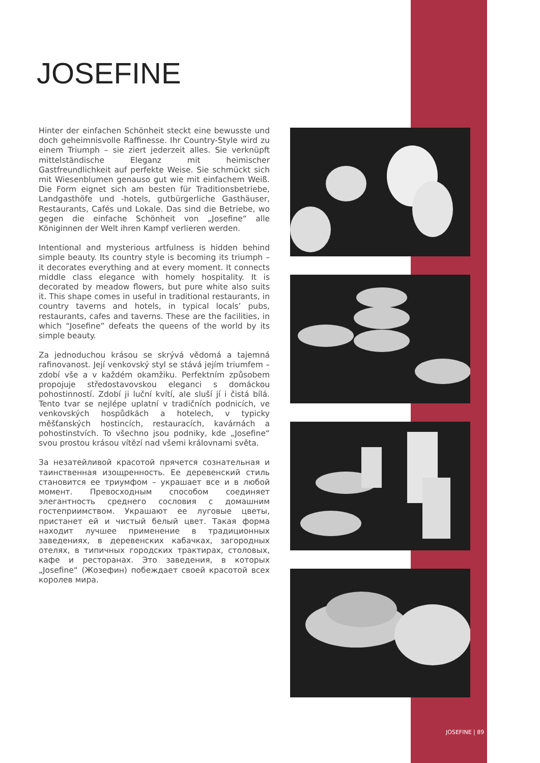JOSEFINE
Hinter der einfachen Schönheit steckt eine bewusste und doch geheimnisvolle Raffinesse. Ihr Country-Style wird zu einem Triumph – sie ziert jederzeit alles. Sie verknüpft mittelständische Eleganz mit heimischer Gastfreundlichkeit auf perfekte Weise. Sie schmückt sich mit Wiesenblumen genauso gut wie mit einfachem Weiß. Die Form eignet sich am besten für Traditionsbetriebe, Landgasthöfe und -hotels, gutbürgerliche Gasthäuser, Restaurants, Cafés und Lokale. Das sind die Betriebe, wo gegen die einfache Schönheit von „Josefine“ alle Königinnen der Welt ihren Kampf verlieren werden.
Intentional and mysterious artfulness is hidden behind simple beauty. Its country style is becoming its triumph – it decorates everything and at every moment. It connects middle class elegance with homely hospitality. It is decorated by meadow flowers, but pure white also suits it. This shape comes in useful in traditional restaurants, in country taverns and hotels, in typical locals’ pubs, restaurants, cafes and taverns. These are the facilities, in which “Josefine” defeats the queens of the world by its simple beauty.
Za jednoduchou krásou se skrývá vědomá a tajemná rafinovanost. Její venkovský styl se stává jejím triumfem – zdobí vše a v každém okamžiku. Perfektním způsobem propojuje středostavovskou eleganci s domáckou pohostinností. Zdobí ji luční kvítí, ale sluší jí i čistá bílá. Tento tvar se nejlépe uplatní v tradičních podnicích, ve venkovských hospůdkách a hotelech, v typicky měšťanských hostincích, restauracích, kavárnách a pohostinstvích. To všechno jsou podniky, kde „Josefine“ svou prostou krásou vítězí nad všemi královnami světa.
За незатейливой красотой прячется сознательная и таинственная изощренность. Ее деревенский стиль становится ее триумфом – украшает все и в любой момент. Превосходным способом соединяет элегантность среднего сословия с домашним гостеприимством. Украшают ее луговые цветы, пристанет ей и чистый белый цвет. Такая форма находит лучшее применение в традиционных заведениях, в деревенских кабачках, загородных отелях, в типичных городских трактирах, столовых, кафе и ресторанах. Это заведения, в которых „Josefine“ (Жозефин) побеждает своей красотой всех королев мира.
JOSEFINE | 89